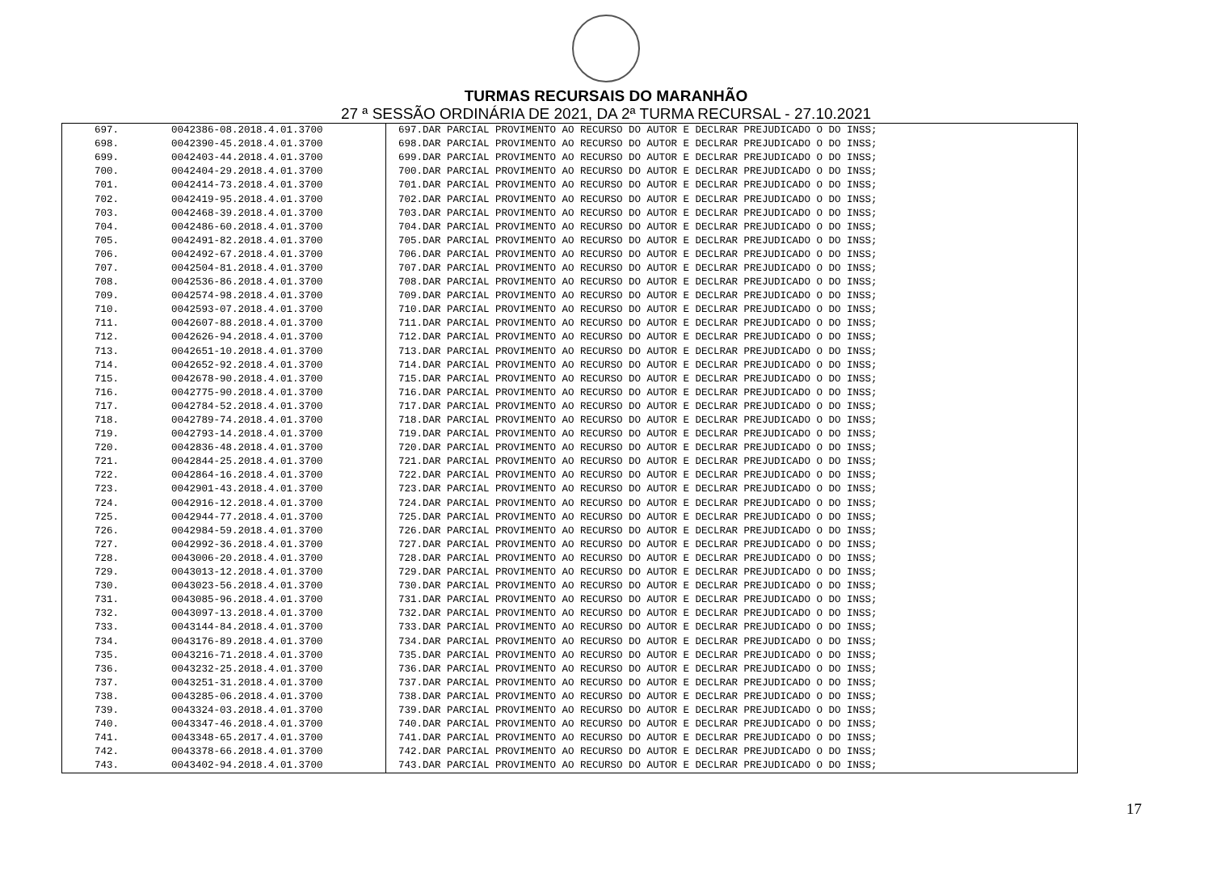TURMAS RECURSAIS DO MARANHÃO
27 ª SESSÃO ORDINÁRIA DE 2021, DA 2ª TURMA RECURSAL - 27.10.2021
| 697. | 0042386-08.2018.4.01.3700 | 697.DAR PARCIAL PROVIMENTO AO RECURSO DO AUTOR E DECLRAR PREJUDICADO O DO INSS; |
| 698. | 0042390-45.2018.4.01.3700 | 698.DAR PARCIAL PROVIMENTO AO RECURSO DO AUTOR E DECLRAR PREJUDICADO O DO INSS; |
| 699. | 0042403-44.2018.4.01.3700 | 699.DAR PARCIAL PROVIMENTO AO RECURSO DO AUTOR E DECLRAR PREJUDICADO O DO INSS; |
| 700. | 0042404-29.2018.4.01.3700 | 700.DAR PARCIAL PROVIMENTO AO RECURSO DO AUTOR E DECLRAR PREJUDICADO O DO INSS; |
| 701. | 0042414-73.2018.4.01.3700 | 701.DAR PARCIAL PROVIMENTO AO RECURSO DO AUTOR E DECLRAR PREJUDICADO O DO INSS; |
| 702. | 0042419-95.2018.4.01.3700 | 702.DAR PARCIAL PROVIMENTO AO RECURSO DO AUTOR E DECLRAR PREJUDICADO O DO INSS; |
| 703. | 0042468-39.2018.4.01.3700 | 703.DAR PARCIAL PROVIMENTO AO RECURSO DO AUTOR E DECLRAR PREJUDICADO O DO INSS; |
| 704. | 0042486-60.2018.4.01.3700 | 704.DAR PARCIAL PROVIMENTO AO RECURSO DO AUTOR E DECLRAR PREJUDICADO O DO INSS; |
| 705. | 0042491-82.2018.4.01.3700 | 705.DAR PARCIAL PROVIMENTO AO RECURSO DO AUTOR E DECLRAR PREJUDICADO O DO INSS; |
| 706. | 0042492-67.2018.4.01.3700 | 706.DAR PARCIAL PROVIMENTO AO RECURSO DO AUTOR E DECLRAR PREJUDICADO O DO INSS; |
| 707. | 0042504-81.2018.4.01.3700 | 707.DAR PARCIAL PROVIMENTO AO RECURSO DO AUTOR E DECLRAR PREJUDICADO O DO INSS; |
| 708. | 0042536-86.2018.4.01.3700 | 708.DAR PARCIAL PROVIMENTO AO RECURSO DO AUTOR E DECLRAR PREJUDICADO O DO INSS; |
| 709. | 0042574-98.2018.4.01.3700 | 709.DAR PARCIAL PROVIMENTO AO RECURSO DO AUTOR E DECLRAR PREJUDICADO O DO INSS; |
| 710. | 0042593-07.2018.4.01.3700 | 710.DAR PARCIAL PROVIMENTO AO RECURSO DO AUTOR E DECLRAR PREJUDICADO O DO INSS; |
| 711. | 0042607-88.2018.4.01.3700 | 711.DAR PARCIAL PROVIMENTO AO RECURSO DO AUTOR E DECLRAR PREJUDICADO O DO INSS; |
| 712. | 0042626-94.2018.4.01.3700 | 712.DAR PARCIAL PROVIMENTO AO RECURSO DO AUTOR E DECLRAR PREJUDICADO O DO INSS; |
| 713. | 0042651-10.2018.4.01.3700 | 713.DAR PARCIAL PROVIMENTO AO RECURSO DO AUTOR E DECLRAR PREJUDICADO O DO INSS; |
| 714. | 0042652-92.2018.4.01.3700 | 714.DAR PARCIAL PROVIMENTO AO RECURSO DO AUTOR E DECLRAR PREJUDICADO O DO INSS; |
| 715. | 0042678-90.2018.4.01.3700 | 715.DAR PARCIAL PROVIMENTO AO RECURSO DO AUTOR E DECLRAR PREJUDICADO O DO INSS; |
| 716. | 0042775-90.2018.4.01.3700 | 716.DAR PARCIAL PROVIMENTO AO RECURSO DO AUTOR E DECLRAR PREJUDICADO O DO INSS; |
| 717. | 0042784-52.2018.4.01.3700 | 717.DAR PARCIAL PROVIMENTO AO RECURSO DO AUTOR E DECLRAR PREJUDICADO O DO INSS; |
| 718. | 0042789-74.2018.4.01.3700 | 718.DAR PARCIAL PROVIMENTO AO RECURSO DO AUTOR E DECLRAR PREJUDICADO O DO INSS; |
| 719. | 0042793-14.2018.4.01.3700 | 719.DAR PARCIAL PROVIMENTO AO RECURSO DO AUTOR E DECLRAR PREJUDICADO O DO INSS; |
| 720. | 0042836-48.2018.4.01.3700 | 720.DAR PARCIAL PROVIMENTO AO RECURSO DO AUTOR E DECLRAR PREJUDICADO O DO INSS; |
| 721. | 0042844-25.2018.4.01.3700 | 721.DAR PARCIAL PROVIMENTO AO RECURSO DO AUTOR E DECLRAR PREJUDICADO O DO INSS; |
| 722. | 0042864-16.2018.4.01.3700 | 722.DAR PARCIAL PROVIMENTO AO RECURSO DO AUTOR E DECLRAR PREJUDICADO O DO INSS; |
| 723. | 0042901-43.2018.4.01.3700 | 723.DAR PARCIAL PROVIMENTO AO RECURSO DO AUTOR E DECLRAR PREJUDICADO O DO INSS; |
| 724. | 0042916-12.2018.4.01.3700 | 724.DAR PARCIAL PROVIMENTO AO RECURSO DO AUTOR E DECLRAR PREJUDICADO O DO INSS; |
| 725. | 0042944-77.2018.4.01.3700 | 725.DAR PARCIAL PROVIMENTO AO RECURSO DO AUTOR E DECLRAR PREJUDICADO O DO INSS; |
| 726. | 0042984-59.2018.4.01.3700 | 726.DAR PARCIAL PROVIMENTO AO RECURSO DO AUTOR E DECLRAR PREJUDICADO O DO INSS; |
| 727. | 0042992-36.2018.4.01.3700 | 727.DAR PARCIAL PROVIMENTO AO RECURSO DO AUTOR E DECLRAR PREJUDICADO O DO INSS; |
| 728. | 0043006-20.2018.4.01.3700 | 728.DAR PARCIAL PROVIMENTO AO RECURSO DO AUTOR E DECLRAR PREJUDICADO O DO INSS; |
| 729. | 0043013-12.2018.4.01.3700 | 729.DAR PARCIAL PROVIMENTO AO RECURSO DO AUTOR E DECLRAR PREJUDICADO O DO INSS; |
| 730. | 0043023-56.2018.4.01.3700 | 730.DAR PARCIAL PROVIMENTO AO RECURSO DO AUTOR E DECLRAR PREJUDICADO O DO INSS; |
| 731. | 0043085-96.2018.4.01.3700 | 731.DAR PARCIAL PROVIMENTO AO RECURSO DO AUTOR E DECLRAR PREJUDICADO O DO INSS; |
| 732. | 0043097-13.2018.4.01.3700 | 732.DAR PARCIAL PROVIMENTO AO RECURSO DO AUTOR E DECLRAR PREJUDICADO O DO INSS; |
| 733. | 0043144-84.2018.4.01.3700 | 733.DAR PARCIAL PROVIMENTO AO RECURSO DO AUTOR E DECLRAR PREJUDICADO O DO INSS; |
| 734. | 0043176-89.2018.4.01.3700 | 734.DAR PARCIAL PROVIMENTO AO RECURSO DO AUTOR E DECLRAR PREJUDICADO O DO INSS; |
| 735. | 0043216-71.2018.4.01.3700 | 735.DAR PARCIAL PROVIMENTO AO RECURSO DO AUTOR E DECLRAR PREJUDICADO O DO INSS; |
| 736. | 0043232-25.2018.4.01.3700 | 736.DAR PARCIAL PROVIMENTO AO RECURSO DO AUTOR E DECLRAR PREJUDICADO O DO INSS; |
| 737. | 0043251-31.2018.4.01.3700 | 737.DAR PARCIAL PROVIMENTO AO RECURSO DO AUTOR E DECLRAR PREJUDICADO O DO INSS; |
| 738. | 0043285-06.2018.4.01.3700 | 738.DAR PARCIAL PROVIMENTO AO RECURSO DO AUTOR E DECLRAR PREJUDICADO O DO INSS; |
| 739. | 0043324-03.2018.4.01.3700 | 739.DAR PARCIAL PROVIMENTO AO RECURSO DO AUTOR E DECLRAR PREJUDICADO O DO INSS; |
| 740. | 0043347-46.2018.4.01.3700 | 740.DAR PARCIAL PROVIMENTO AO RECURSO DO AUTOR E DECLRAR PREJUDICADO O DO INSS; |
| 741. | 0043348-65.2017.4.01.3700 | 741.DAR PARCIAL PROVIMENTO AO RECURSO DO AUTOR E DECLRAR PREJUDICADO O DO INSS; |
| 742. | 0043378-66.2018.4.01.3700 | 742.DAR PARCIAL PROVIMENTO AO RECURSO DO AUTOR E DECLRAR PREJUDICADO O DO INSS; |
| 743. | 0043402-94.2018.4.01.3700 | 743.DAR PARCIAL PROVIMENTO AO RECURSO DO AUTOR E DECLRAR PREJUDICADO O DO INSS; |
17